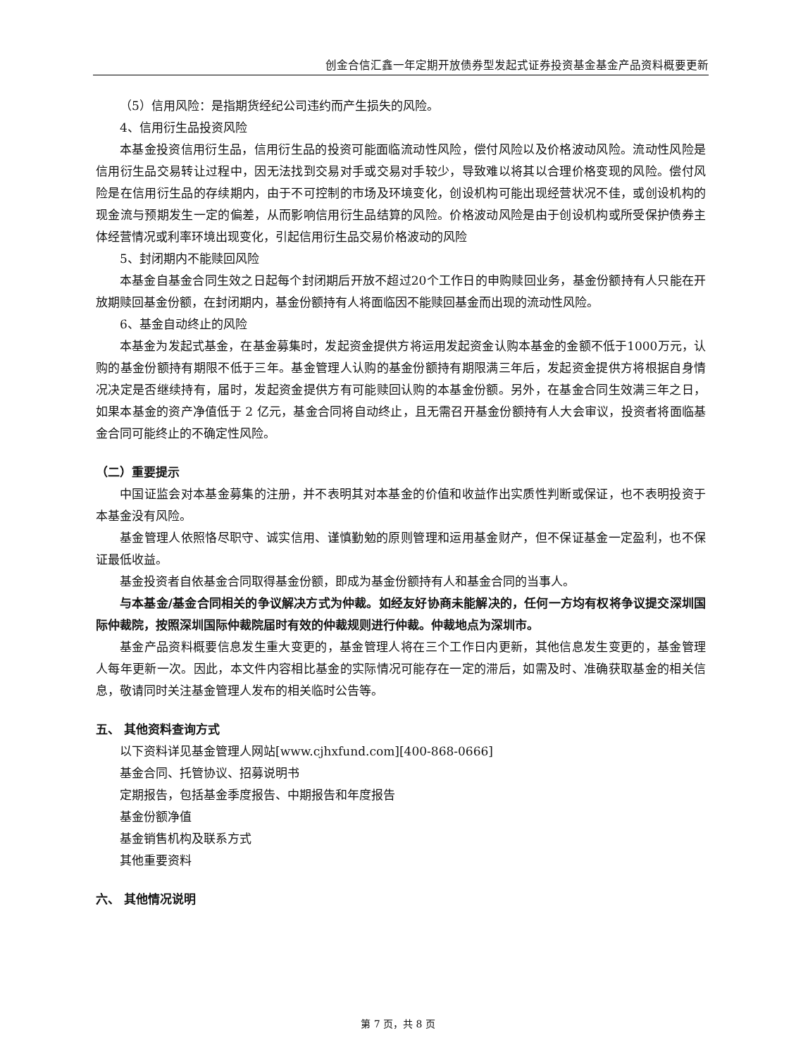创金合信汇鑫一年定期开放债券型发起式证券投资基金基金产品资料概要更新
（5）信用风险：是指期货经纪公司违约而产生损失的风险。
4、信用衍生品投资风险
本基金投资信用衍生品，信用衍生品的投资可能面临流动性风险，偿付风险以及价格波动风险。流动性风险是信用衍生品交易转让过程中，因无法找到交易对手或交易对手较少，导致难以将其以合理价格变现的风险。偿付风险是在信用衍生品的存续期内，由于不可控制的市场及环境变化，创设机构可能出现经营状况不佳，或创设机构的现金流与预期发生一定的偏差，从而影响信用衍生品结算的风险。价格波动风险是由于创设机构或所受保护债券主体经营情况或利率环境出现变化，引起信用衍生品交易价格波动的风险
5、封闭期内不能赎回风险
本基金自基金合同生效之日起每个封闭期后开放不超过20个工作日的申购赎回业务，基金份额持有人只能在开放期赎回基金份额，在封闭期内，基金份额持有人将面临因不能赎回基金而出现的流动性风险。
6、基金自动终止的风险
本基金为发起式基金，在基金募集时，发起资金提供方将运用发起资金认购本基金的金额不低于1000万元，认购的基金份额持有期限不低于三年。基金管理人认购的基金份额持有期限满三年后，发起资金提供方将根据自身情况决定是否继续持有，届时，发起资金提供方有可能赎回认购的本基金份额。另外，在基金合同生效满三年之日，如果本基金的资产净值低于 2 亿元，基金合同将自动终止，且无需召开基金份额持有人大会审议，投资者将面临基金合同可能终止的不确定性风险。
（二）重要提示
中国证监会对本基金募集的注册，并不表明其对本基金的价值和收益作出实质性判断或保证，也不表明投资于本基金没有风险。
基金管理人依照恪尽职守、诚实信用、谨慎勤勉的原则管理和运用基金财产，但不保证基金一定盈利，也不保证最低收益。
基金投资者自依基金合同取得基金份额，即成为基金份额持有人和基金合同的当事人。
与本基金/基金合同相关的争议解决方式为仲裁。如经友好协商未能解决的，任何一方均有权将争议提交深圳国际仲裁院，按照深圳国际仲裁院届时有效的仲裁规则进行仲裁。仲裁地点为深圳市。
基金产品资料概要信息发生重大变更的，基金管理人将在三个工作日内更新，其他信息发生变更的，基金管理人每年更新一次。因此，本文件内容相比基金的实际情况可能存在一定的滞后，如需及时、准确获取基金的相关信息，敬请同时关注基金管理人发布的相关临时公告等。
五、 其他资料查询方式
以下资料详见基金管理人网站[www.cjhxfund.com][400-868-0666]
基金合同、托管协议、招募说明书
定期报告，包括基金季度报告、中期报告和年度报告
基金份额净值
基金销售机构及联系方式
其他重要资料
六、 其他情况说明
第 7 页，共 8 页